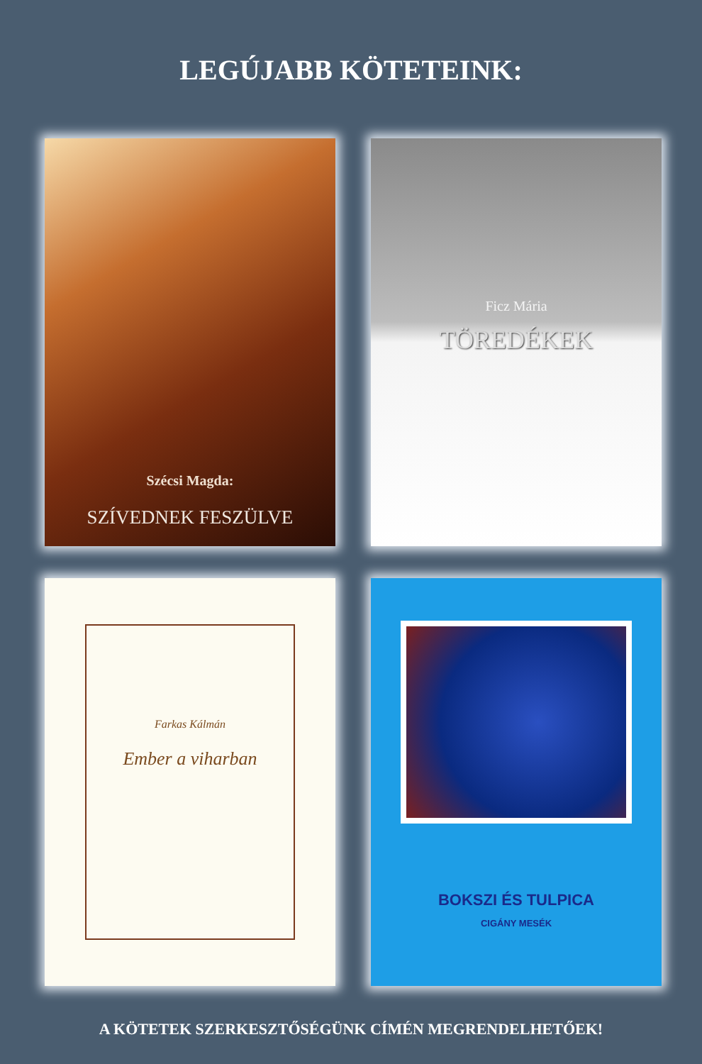LEGÚJABB KÖTETEINK:
Szécsi Magda:
SZÍVEDNEK FESZÜLVE
Ficz Mária
TÖREDÉKEK
Farkas Kálmán
Ember a viharban
BOKSZI ÉS TULPICA
CIGÁNY MESÉK
A KÖTETEK SZERKESZTŐSÉGÜNK CÍMÉN MEGRENDELHETŐEK!